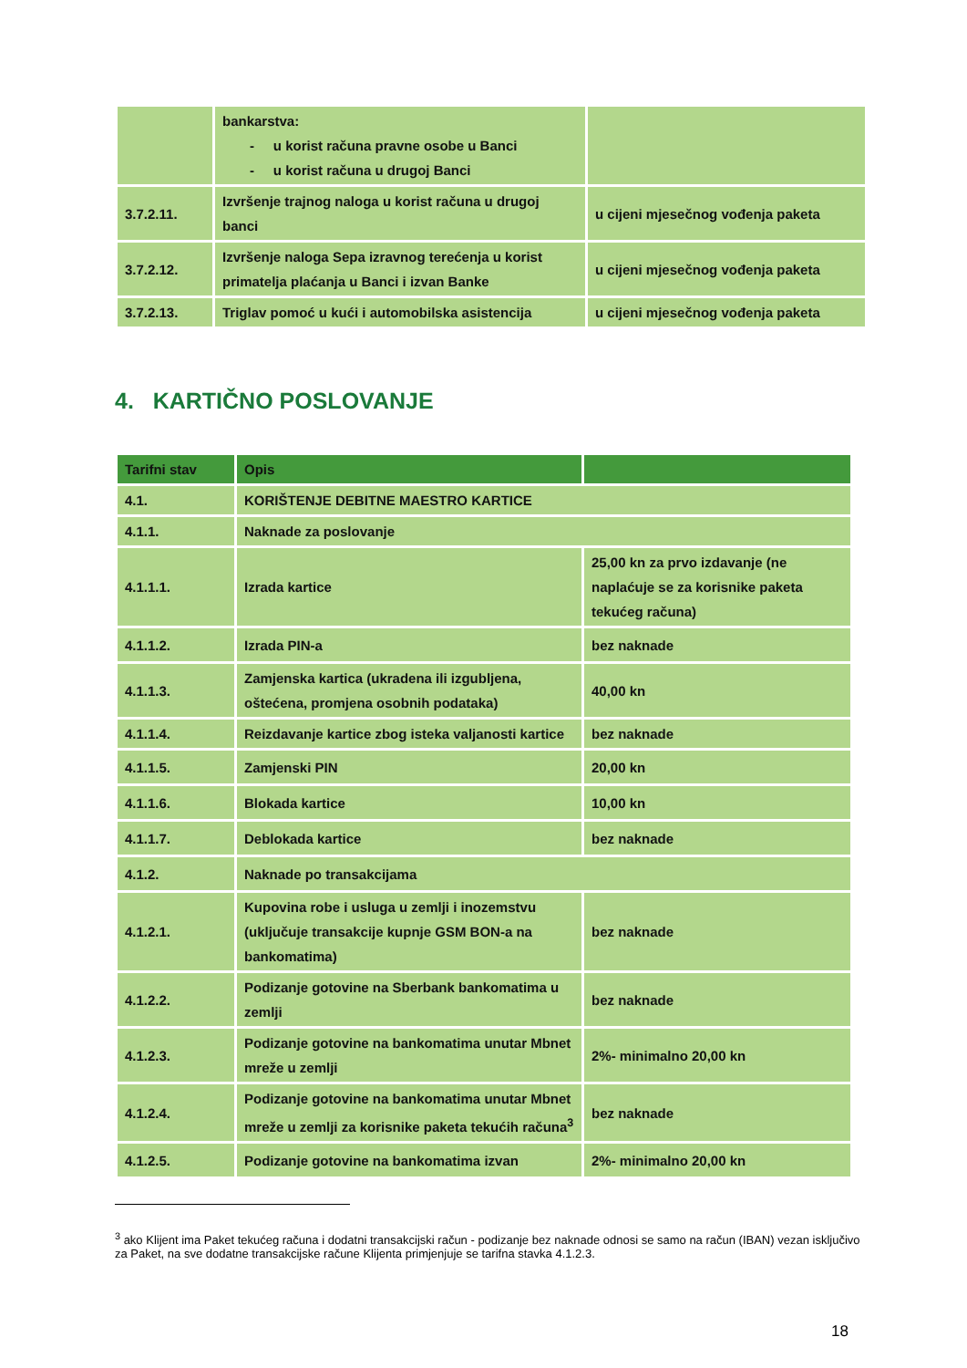| | bankarstva: - u korist računa pravne osobe u Banci - u korist računa u drugoj Banci | |
| 3.7.2.11. | Izvršenje trajnog naloga u korist računa u drugoj banci | u cijeni mjesečnog vođenja paketa |
| 3.7.2.12. | Izvršenje naloga Sepa izravnog terećenja u korist primatelja plaćanja u Banci i izvan Banke | u cijeni mjesečnog vođenja paketa |
| 3.7.2.13. | Triglav pomoć u kući i automobilska asistencija | u cijeni mjesečnog vođenja paketa |
4. KARTIČNO POSLOVANJE
| Tarifni stav | Opis | |
| --- | --- | --- |
| 4.1. | KORIŠTENJE DEBITNE MAESTRO KARTICE | |
| 4.1.1. | Naknade za poslovanje | |
| 4.1.1.1. | Izrada kartice | 25,00 kn za prvo izdavanje (ne naplaćuje se za korisnike paketa tekućeg računa) |
| 4.1.1.2. | Izrada PIN-a | bez naknade |
| 4.1.1.3. | Zamjenska kartica (ukradena ili izgubljena, oštećena, promjena osobnih podataka) | 40,00 kn |
| 4.1.1.4. | Reizdavanje kartice zbog isteka valjanosti kartice | bez naknade |
| 4.1.1.5. | Zamjenski PIN | 20,00 kn |
| 4.1.1.6. | Blokada kartice | 10,00 kn |
| 4.1.1.7. | Deblokada kartice | bez naknade |
| 4.1.2. | Naknade po transakcijama | |
| 4.1.2.1. | Kupovina robe i usluga u zemlji i inozemstvu (uključuje transakcije kupnje GSM BON-a na bankomatima) | bez naknade |
| 4.1.2.2. | Podizanje gotovine na Sberbank bankomatima u zemlji | bez naknade |
| 4.1.2.3. | Podizanje gotovine na bankomatima unutar Mbnet mreže u zemlji | 2%- minimalno 20,00 kn |
| 4.1.2.4. | Podizanje gotovine na bankomatima unutar Mbnet mreže u zemlji za korisnike paketa tekućih računa<sup>3</sup> | bez naknade |
| 4.1.2.5. | Podizanje gotovine na bankomatima izvan | 2%- minimalno 20,00 kn |
<sup>3</sup> ako Klijent ima Paket tekućeg računa i dodatni transakcijski račun - podizanje bez naknade odnosi se samo na račun (IBAN) vezan isključivo za Paket, na sve dodatne transakcijske račune Klijenta primjenjuje se tarifna stavka 4.1.2.3.
18